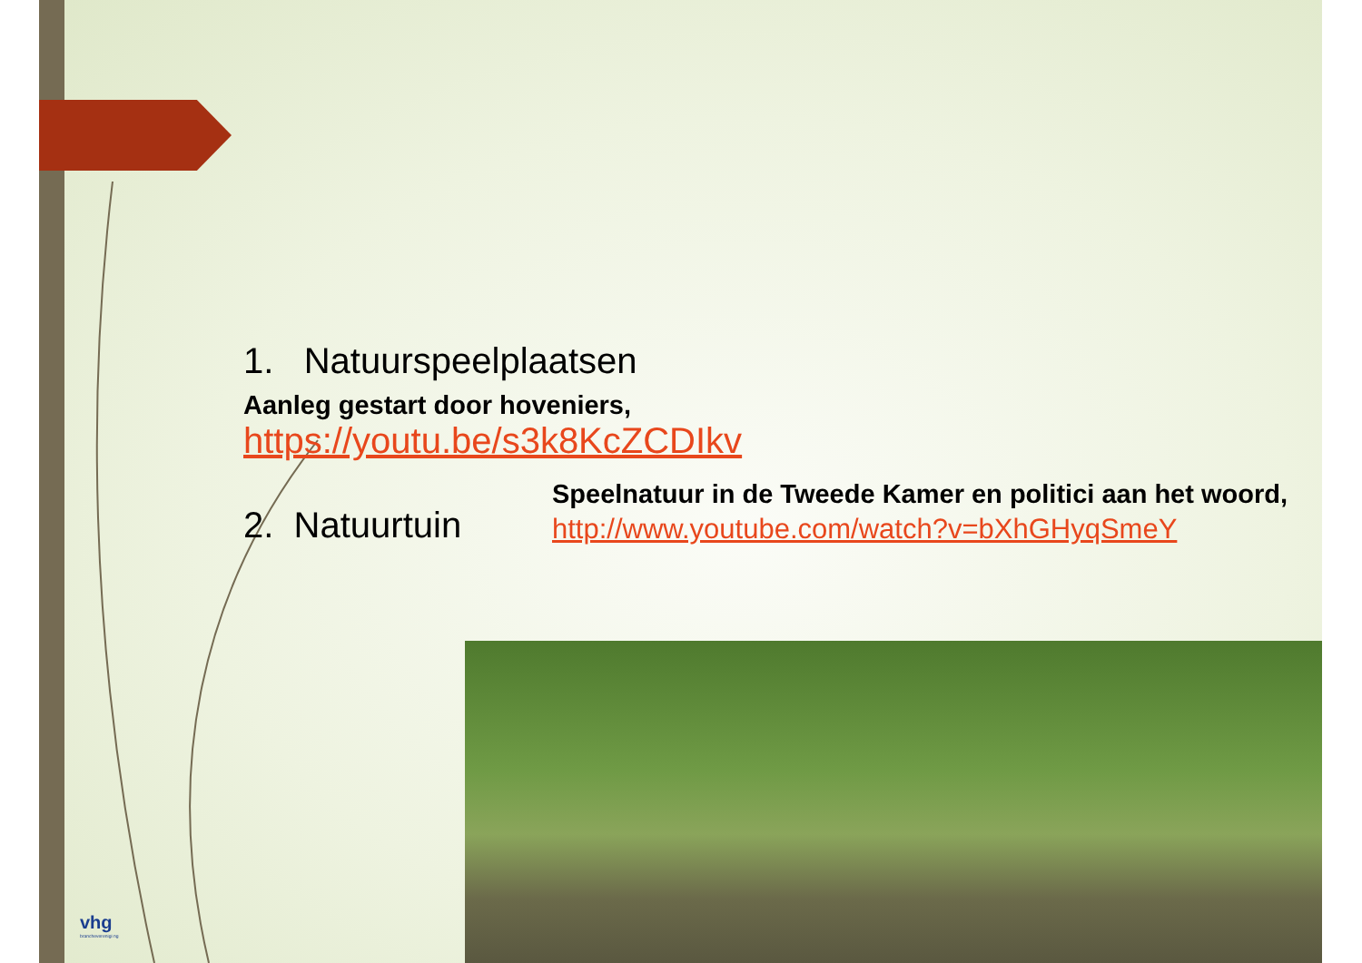1. Natuurspeelplaatsen
Aanleg gestart door hoveniers,
https://youtu.be/s3k8KcZCDIkv
2. Natuurtuin
Speelnatuur in de Tweede Kamer en politici aan het woord,
http://www.youtube.com/watch?v=bXhGHyqSmeY
vhg
brancheverenigi ng